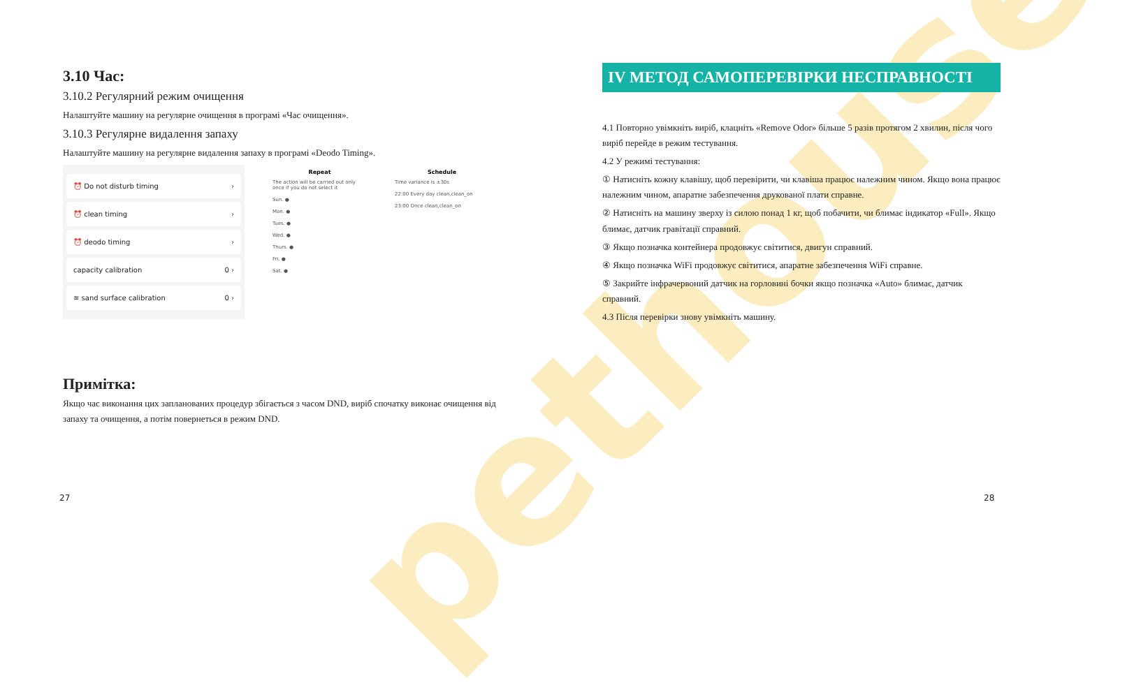pethouse
3.10 Час:
3.10.2 Регулярний режим очищення
Налаштуйте машину на регулярне очищення в програмі «Час очищення».
3.10.3 Регулярне видалення запаху
Налаштуйте машину на регулярне видалення запаху в програмі «Deodo Timing».
⏰ Do not disturb timing ›
⏰ clean timing ›
⏰ deodo timing ›
capacity calibration 0 ›
≋ sand surface calibration 0 ›
Repeat
The action will be carried out only once if you do not select it
Sun. ●
Mon. ●
Tues. ●
Wed. ●
Thurs. ●
Fri. ●
Sat. ●
Schedule
Time variance is ±30s
22:00 Every day clean,clean_on
23:00 Once clean,clean_on
Примітка:
Якщо час виконання цих запланованих процедур збігається з часом DND, виріб спочатку виконає очищення від запаху та очищення, а потім повернеться в режим DND.
27
IV МЕТОД САМОПЕРЕВІРКИ НЕСПРАВНОСТІ
4.1 Повторно увімкніть виріб, клацніть «Remove Odor» більше 5 разів протягом 2 хвилин, після чого виріб перейде в режим тестування.
4.2 У режимі тестування:
① Натисніть кожну клавішу, щоб перевірити, чи клавіша працює належним чином. Якщо вона працює належним чином, апаратне забезпечення друкованої плати справне.
② Натисніть на машину зверху із силою понад 1 кг, щоб побачити, чи блимає індикатор «Full». Якщо блимає, датчик гравітації справний.
③ Якщо позначка контейнера продовжує світитися, двигун справний.
④ Якщо позначка WiFi продовжує світитися, апаратне забезпечення WiFi справне.
⑤ Закрийте інфрачервоний датчик на горловині бочки якщо позначка «Auto» блимає, датчик справний.
4.3 Після перевірки знову увімкніть машину.
28